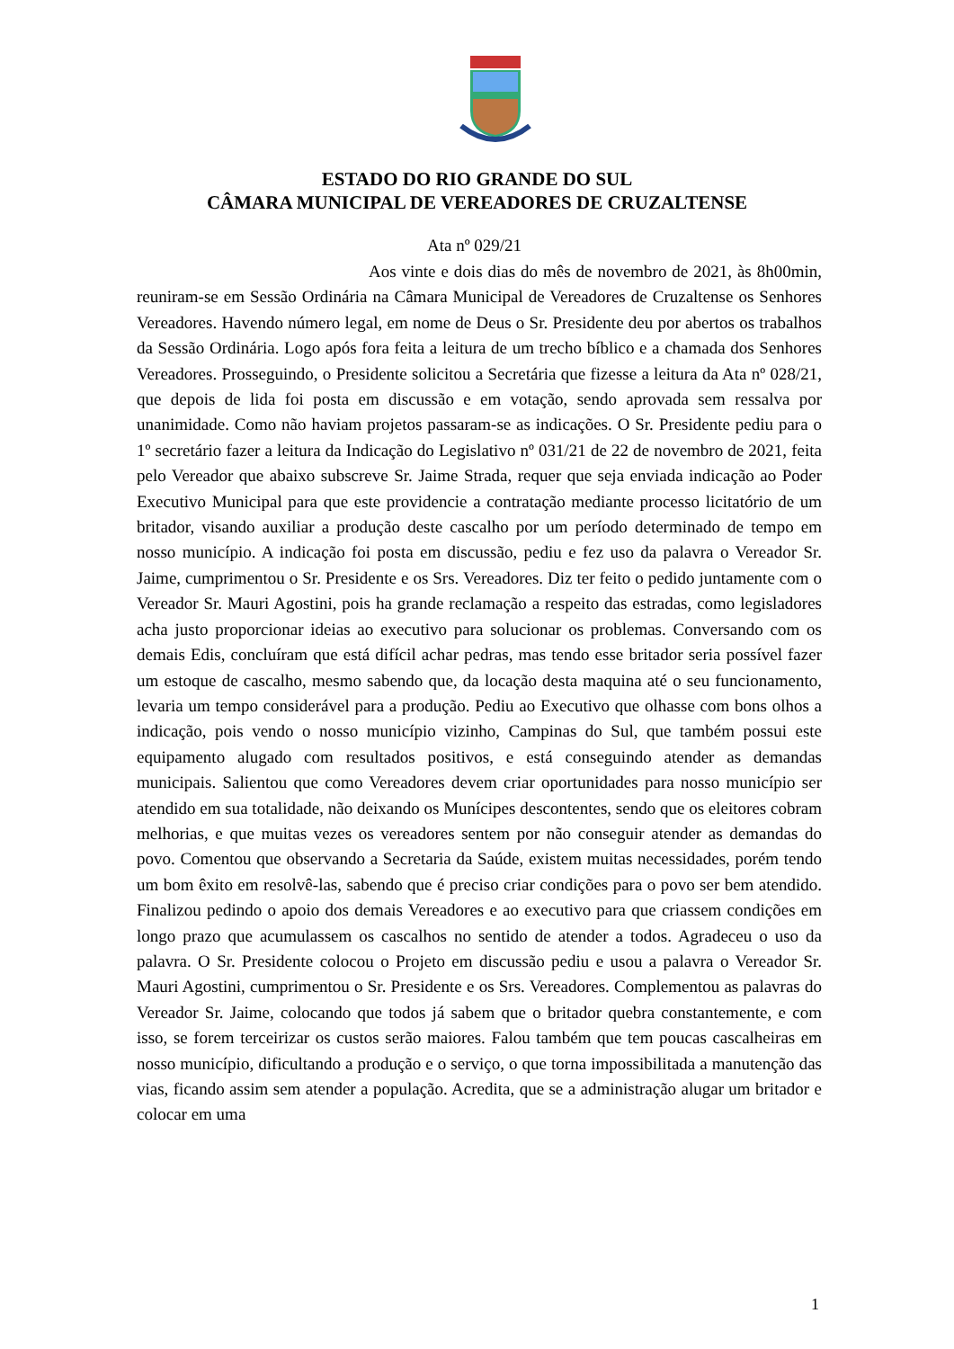ESTADO DO RIO GRANDE DO SUL
CÂMARA MUNICIPAL DE VEREADORES DE CRUZALTENSE
Ata nº 029/21
Aos vinte e dois dias do mês de novembro de 2021, às 8h00min, reuniram-se em Sessão Ordinária na Câmara Municipal de Vereadores de Cruzaltense os Senhores Vereadores. Havendo número legal, em nome de Deus o Sr. Presidente deu por abertos os trabalhos da Sessão Ordinária. Logo após fora feita a leitura de um trecho bíblico e a chamada dos Senhores Vereadores. Prosseguindo, o Presidente solicitou a Secretária que fizesse a leitura da Ata nº 028/21, que depois de lida foi posta em discussão e em votação, sendo aprovada sem ressalva por unanimidade. Como não haviam projetos passaram-se as indicações. O Sr. Presidente pediu para o 1º secretário fazer a leitura da Indicação do Legislativo nº 031/21 de 22 de novembro de 2021, feita pelo Vereador que abaixo subscreve Sr. Jaime Strada, requer que seja enviada indicação ao Poder Executivo Municipal para que este providencie a contratação mediante processo licitatório de um britador, visando auxiliar a produção deste cascalho por um período determinado de tempo em nosso município. A indicação foi posta em discussão, pediu e fez uso da palavra o Vereador Sr. Jaime, cumprimentou o Sr. Presidente e os Srs. Vereadores. Diz ter feito o pedido juntamente com o Vereador Sr. Mauri Agostini, pois ha grande reclamação a respeito das estradas, como legisladores acha justo proporcionar ideias ao executivo para solucionar os problemas. Conversando com os demais Edis, concluíram que está difícil achar pedras, mas tendo esse britador seria possível fazer um estoque de cascalho, mesmo sabendo que, da locação desta maquina até o seu funcionamento, levaria um tempo considerável para a produção. Pediu ao Executivo que olhasse com bons olhos a indicação, pois vendo o nosso município vizinho, Campinas do Sul, que também possui este equipamento alugado com resultados positivos, e está conseguindo atender as demandas municipais. Salientou que como Vereadores devem criar oportunidades para nosso município ser atendido em sua totalidade, não deixando os Munícipes descontentes, sendo que os eleitores cobram melhorias, e que muitas vezes os vereadores sentem por não conseguir atender as demandas do povo. Comentou que observando a Secretaria da Saúde, existem muitas necessidades, porém tendo um bom êxito em resolvê-las, sabendo que é preciso criar condições para o povo ser bem atendido. Finalizou pedindo o apoio dos demais Vereadores e ao executivo para que criassem condições em longo prazo que acumulassem os cascalhos no sentido de atender a todos. Agradeceu o uso da palavra. O Sr. Presidente colocou o Projeto em discussão pediu e usou a palavra o Vereador Sr. Mauri Agostini, cumprimentou o Sr. Presidente e os Srs. Vereadores. Complementou as palavras do Vereador Sr. Jaime, colocando que todos já sabem que o britador quebra constantemente, e com isso, se forem terceirizar os custos serão maiores. Falou também que tem poucas cascalheiras em nosso município, dificultando a produção e o serviço, o que torna impossibilitada a manutenção das vias, ficando assim sem atender a população. Acredita, que se a administração alugar um britador e colocar em uma
1